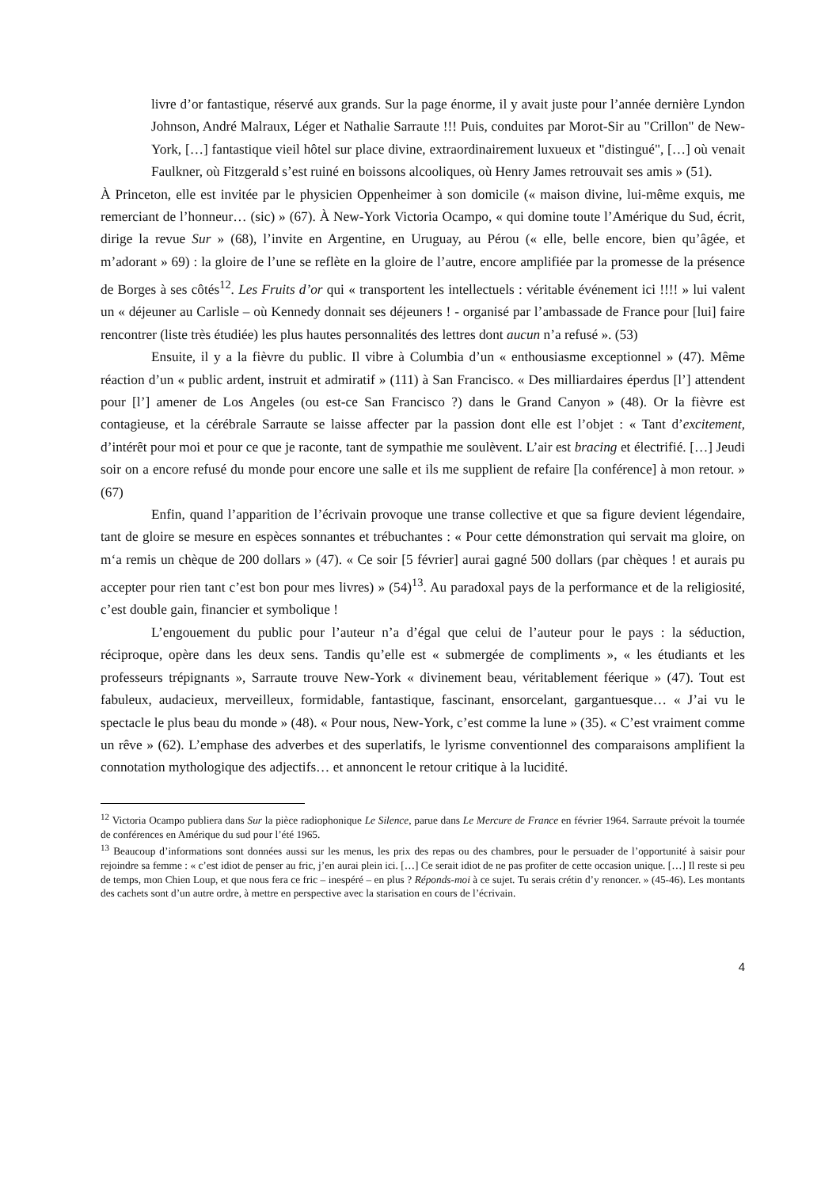livre d’or fantastique, réservé aux grands. Sur la page énorme, il y avait juste pour l’année dernière Lyndon Johnson, André Malraux, Léger et Nathalie Sarraute !!! Puis, conduites par Morot-Sir au "Crillon" de New-York, […] fantastique vieil hôtel sur place divine, extraordinairement luxueux et "distingué", […] où venait Faulkner, où Fitzgerald s’est ruiné en boissons alcooliques, où Henry James retrouvait ses amis » (51).
À Princeton, elle est invitée par le physicien Oppenheimer à son domicile (« maison divine, lui-même exquis, me remerciant de l’honneur… (sic) » (67). À New-York Victoria Ocampo, « qui domine toute l’Amérique du Sud, écrit, dirige la revue Sur » (68), l’invite en Argentine, en Uruguay, au Pérou (« elle, belle encore, bien qu’âgée, et m’adorant » 69) : la gloire de l’une se reflète en la gloire de l’autre, encore amplifiée par la promesse de la présence de Borges à ses côtés<sup>12</sup>. Les Fruits d’or qui « transportent les intellectuels : véritable événement ici !!!! » lui valent un « déjeuner au Carlisle – où Kennedy donnait ses déjeuners ! - organisé par l’ambassade de France pour [lui] faire rencontrer (liste très étudiée) les plus hautes personnalités des lettres dont aucun n’a refusé ». (53)
Ensuite, il y a la fièvre du public. Il vibre à Columbia d’un « enthousiasme exceptionnel » (47). Même réaction d’un « public ardent, instruit et admiratif » (111) à San Francisco. « Des milliardaires éperdus [l’] attendent pour [l’] amener de Los Angeles (ou est-ce San Francisco ?) dans le Grand Canyon » (48). Or la fièvre est contagieuse, et la cérébrale Sarraute se laisse affecter par la passion dont elle est l’objet : « Tant d’excitement, d’intérêt pour moi et pour ce que je raconte, tant de sympathie me soulèvent. L’air est bracing et électrifié. […] Jeudi soir on a encore refusé du monde pour encore une salle et ils me supplient de refaire [la conférence] à mon retour. » (67)
Enfin, quand l’apparition de l’écrivain provoque une transe collective et que sa figure devient légendaire, tant de gloire se mesure en espèces sonnantes et trébuchantes : « Pour cette démonstration qui servait ma gloire, on m‘a remis un chèque de 200 dollars » (47). « Ce soir [5 février] aurai gagné 500 dollars (par chèques ! et aurais pu accepter pour rien tant c’est bon pour mes livres) » (54)<sup>13</sup>. Au paradoxal pays de la performance et de la religiosité, c’est double gain, financier et symbolique !
L’engouement du public pour l’auteur n’a d’égal que celui de l’auteur pour le pays : la séduction, réciproque, opère dans les deux sens. Tandis qu’elle est « submergée de compliments », « les étudiants et les professeurs trépignants », Sarraute trouve New-York « divinement beau, véritablement féerique » (47). Tout est fabuleux, audacieux, merveilleux, formidable, fantastique, fascinant, ensorcelant, gargantuesque… « J’ai vu le spectacle le plus beau du monde » (48). « Pour nous, New-York, c’est comme la lune » (35). « C’est vraiment comme un rêve » (62). L’emphase des adverbes et des superlatifs, le lyrisme conventionnel des comparaisons amplifient la connotation mythologique des adjectifs… et annoncent le retour critique à la lucidité.
<sup>12</sup> Victoria Ocampo publiera dans Sur la pièce radiophonique Le Silence, parue dans Le Mercure de France en février 1964. Sarraute prévoit la tournée de conférences en Amérique du sud pour l’été 1965.
<sup>13</sup> Beaucoup d’informations sont données aussi sur les menus, les prix des repas ou des chambres, pour le persuader de l’opportunité à saisir pour rejoindre sa femme : « c’est idiot de penser au fric, j’en aurai plein ici. […] Ce serait idiot de ne pas profiter de cette occasion unique. […] Il reste si peu de temps, mon Chien Loup, et que nous fera ce fric – inespéré – en plus ? Réponds-moi à ce sujet. Tu serais crétin d’y renoncer. » (45-46). Les montants des cachets sont d’un autre ordre, à mettre en perspective avec la starisation en cours de l’écrivain.
4